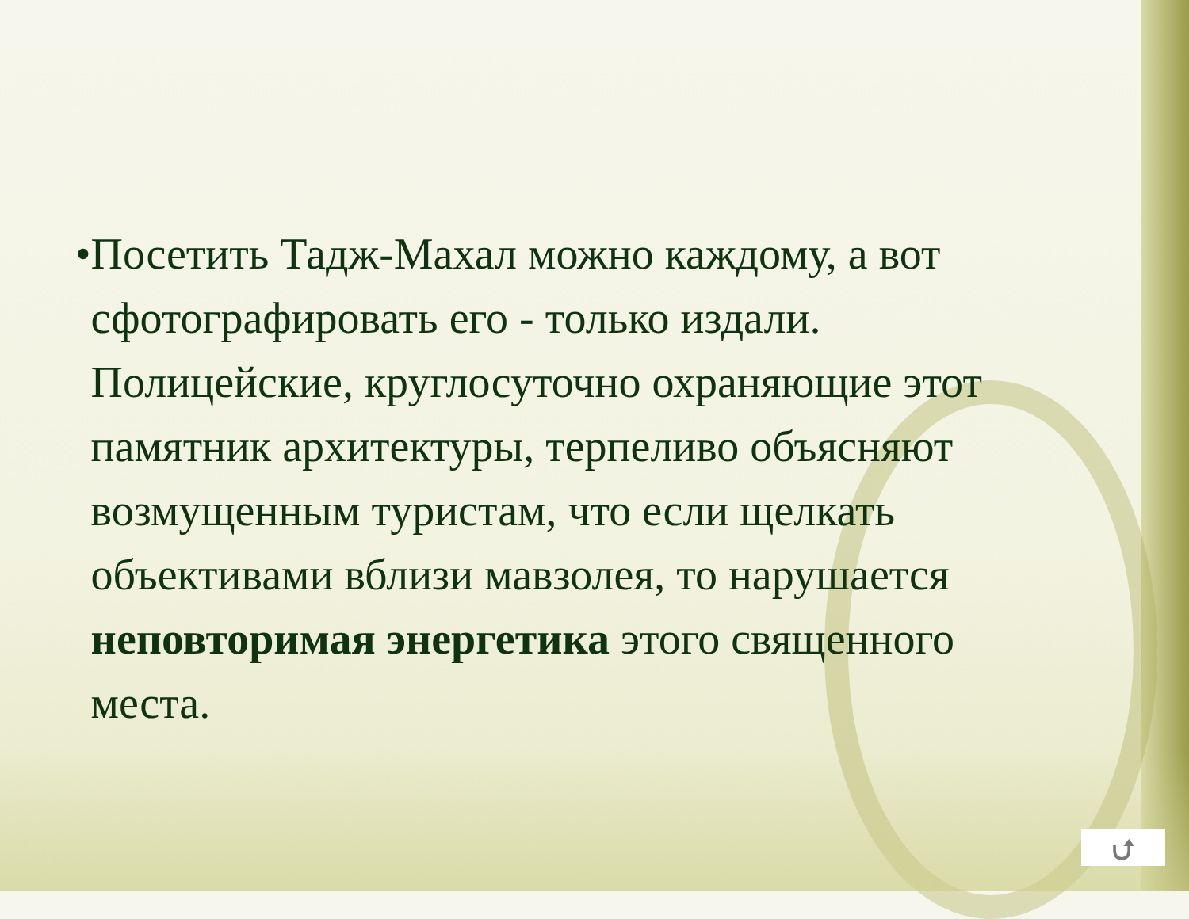•
Посетить Тадж-Махал можно каждому, а вот сфотографировать его - только издали. Полицейские, круглосуточно охраняющие этот памятник архитектуры, терпеливо объясняют возмущенным туристам, что если щелкать объективами вблизи мавзолея, то нарушается неповторимая энергетика этого священного места.
⮍